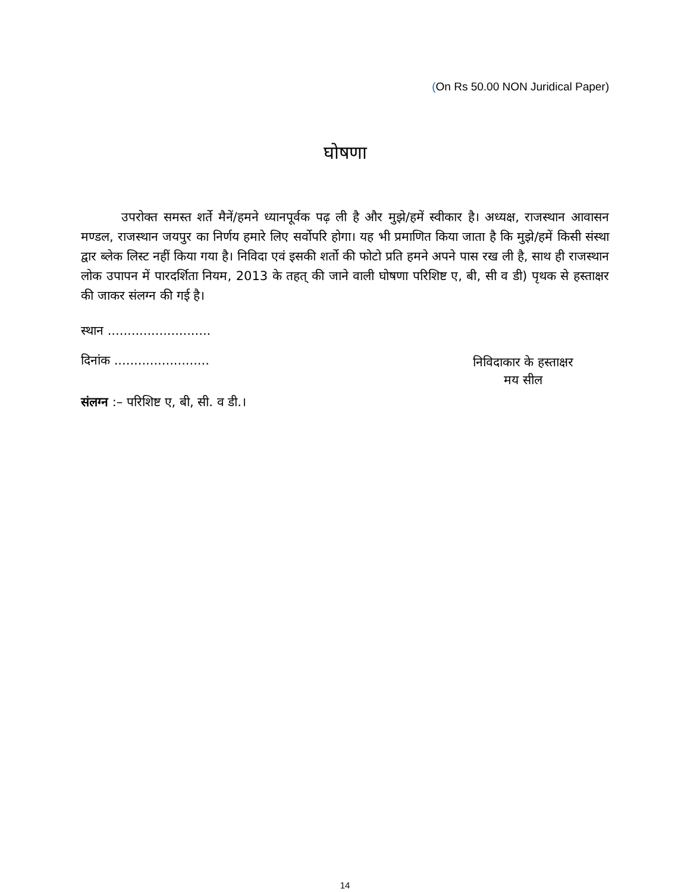(On Rs 50.00 NON Juridical Paper)
घोषणा
उपरोक्त समस्त शर्ते मैनें/हमने ध्यानपूर्वक पढ़ ली है और मुझे/हमें स्वीकार है। अध्यक्ष, राजस्थान आवासन मण्डल, राजस्थान जयपुर का निर्णय हमारे लिए सर्वोपरि होगा। यह भी प्रमाणित किया जाता है कि मुझे/हमें किसी संस्था द्वार ब्लेक लिस्ट नहीं किया गया है। निविदा एवं इसकी शर्तो की फोटो प्रति हमने अपने पास रख ली है, साथ ही राजस्थान लोक उपापन में पारदर्शिता नियम, 2013 के तहत् की जाने वाली घोषणा परिशिष्ट ए, बी, सी व डी) पृथक से हस्ताक्षर की जाकर संलग्न की गई है।
स्थान ..........................
दिनांक ........................
निविदाकार के हस्ताक्षर
मय सील
संलग्न :– परिशिष्ट ए, बी, सी. व डी.।
14